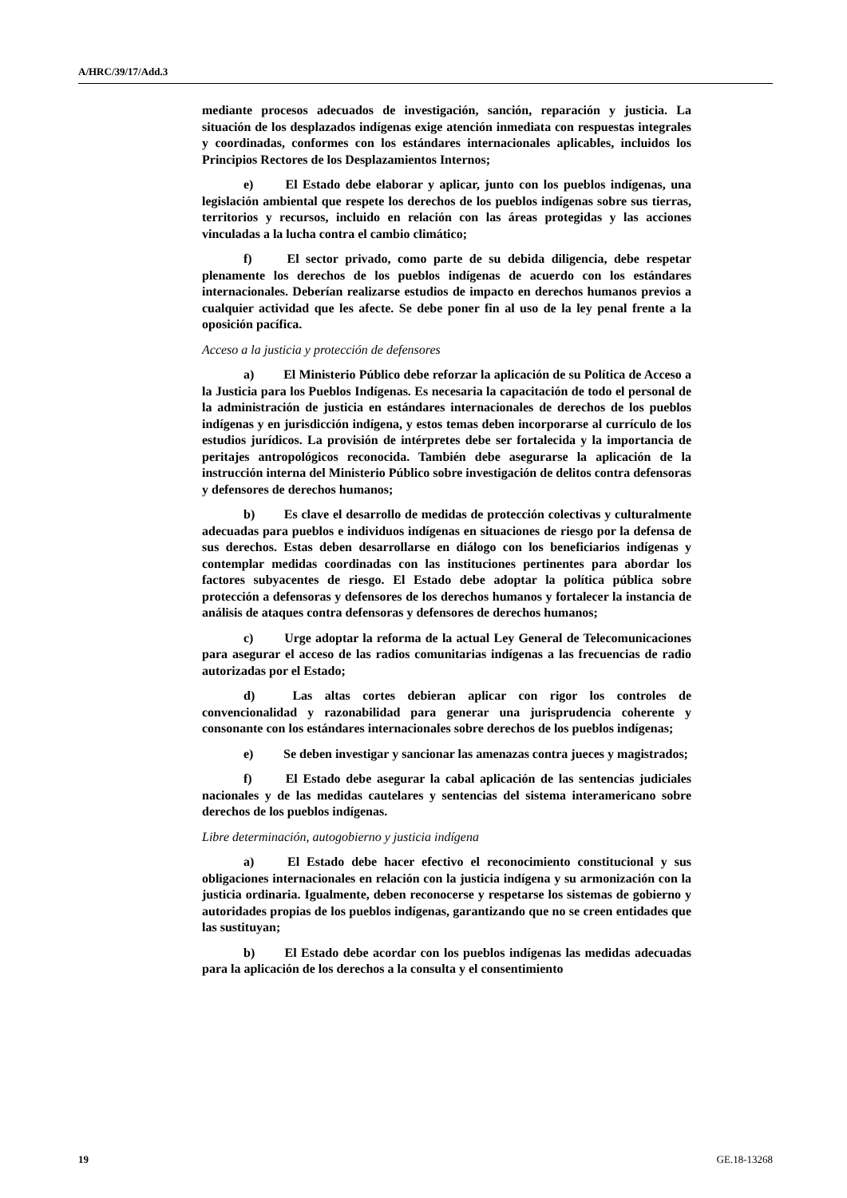A/HRC/39/17/Add.3
mediante procesos adecuados de investigación, sanción, reparación y justicia. La situación de los desplazados indígenas exige atención inmediata con respuestas integrales y coordinadas, conformes con los estándares internacionales aplicables, incluidos los Principios Rectores de los Desplazamientos Internos;
e) El Estado debe elaborar y aplicar, junto con los pueblos indígenas, una legislación ambiental que respete los derechos de los pueblos indígenas sobre sus tierras, territorios y recursos, incluido en relación con las áreas protegidas y las acciones vinculadas a la lucha contra el cambio climático;
f) El sector privado, como parte de su debida diligencia, debe respetar plenamente los derechos de los pueblos indígenas de acuerdo con los estándares internacionales. Deberían realizarse estudios de impacto en derechos humanos previos a cualquier actividad que les afecte. Se debe poner fin al uso de la ley penal frente a la oposición pacífica.
Acceso a la justicia y protección de defensores
a) El Ministerio Público debe reforzar la aplicación de su Política de Acceso a la Justicia para los Pueblos Indígenas. Es necesaria la capacitación de todo el personal de la administración de justicia en estándares internacionales de derechos de los pueblos indígenas y en jurisdicción indígena, y estos temas deben incorporarse al currículo de los estudios jurídicos. La provisión de intérpretes debe ser fortalecida y la importancia de peritajes antropológicos reconocida. También debe asegurarse la aplicación de la instrucción interna del Ministerio Público sobre investigación de delitos contra defensoras y defensores de derechos humanos;
b) Es clave el desarrollo de medidas de protección colectivas y culturalmente adecuadas para pueblos e individuos indígenas en situaciones de riesgo por la defensa de sus derechos. Estas deben desarrollarse en diálogo con los beneficiarios indígenas y contemplar medidas coordinadas con las instituciones pertinentes para abordar los factores subyacentes de riesgo. El Estado debe adoptar la política pública sobre protección a defensoras y defensores de los derechos humanos y fortalecer la instancia de análisis de ataques contra defensoras y defensores de derechos humanos;
c) Urge adoptar la reforma de la actual Ley General de Telecomunicaciones para asegurar el acceso de las radios comunitarias indígenas a las frecuencias de radio autorizadas por el Estado;
d) Las altas cortes debieran aplicar con rigor los controles de convencionalidad y razonabilidad para generar una jurisprudencia coherente y consonante con los estándares internacionales sobre derechos de los pueblos indígenas;
e) Se deben investigar y sancionar las amenazas contra jueces y magistrados;
f) El Estado debe asegurar la cabal aplicación de las sentencias judiciales nacionales y de las medidas cautelares y sentencias del sistema interamericano sobre derechos de los pueblos indígenas.
Libre determinación, autogobierno y justicia indígena
a) El Estado debe hacer efectivo el reconocimiento constitucional y sus obligaciones internacionales en relación con la justicia indígena y su armonización con la justicia ordinaria. Igualmente, deben reconocerse y respetarse los sistemas de gobierno y autoridades propias de los pueblos indígenas, garantizando que no se creen entidades que las sustituyan;
b) El Estado debe acordar con los pueblos indígenas las medidas adecuadas para la aplicación de los derechos a la consulta y el consentimiento
19 GE.18-13268